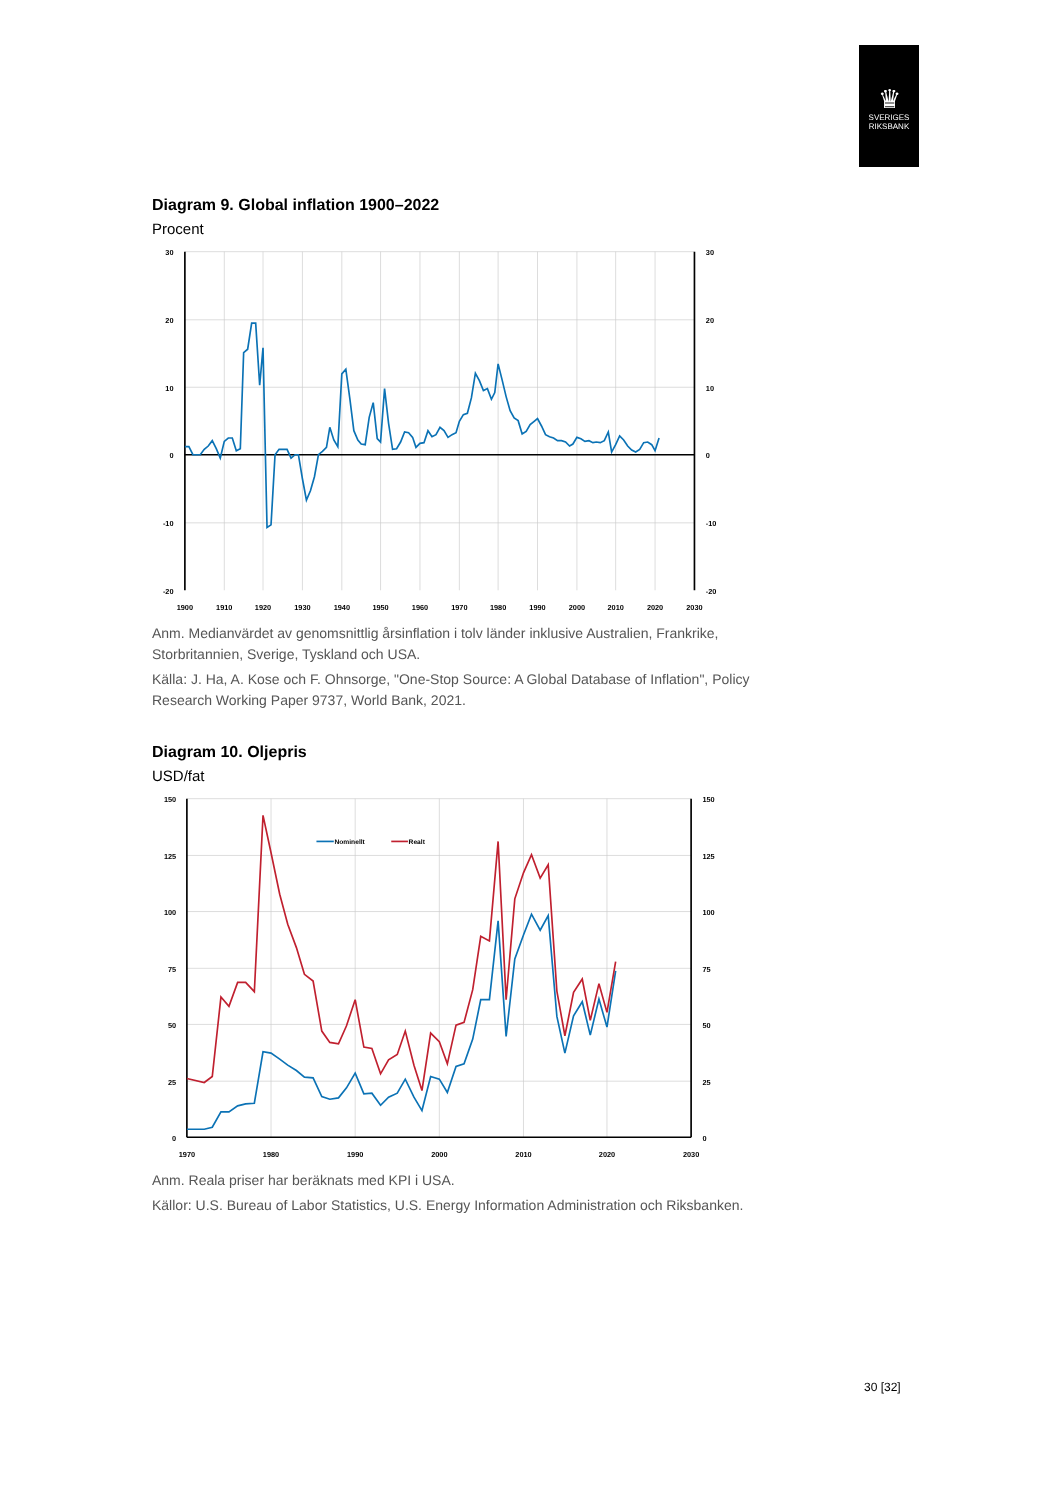♛
SVERIGES
RIKSBANK
Diagram 9. Global inflation 1900–2022
Procent
30
20
10
0
-10
-20
30
20
10
0
-10
-20
1900
1910
1920
1930
1940
1950
1960
1970
1980
1990
2000
2010
2020
2030
Anm. Medianvärdet av genomsnittlig årsinflation i tolv länder inklusive Australien, Frankrike, Storbritannien, Sverige, Tyskland och USA.
Källa: J. Ha, A. Kose och F. Ohnsorge, "One-Stop Source: A Global Database of Inflation", Policy Research Working Paper 9737, World Bank, 2021.
Diagram 10. Oljepris
USD/fat
Nominellt
Realt
150
125
100
75
50
25
0
150
125
100
75
50
25
0
1970
1980
1990
2000
2010
2020
2030
Anm. Reala priser har beräknats med KPI i USA.
Källor: U.S. Bureau of Labor Statistics, U.S. Energy Information Administration och Riksbanken.
30 [32]